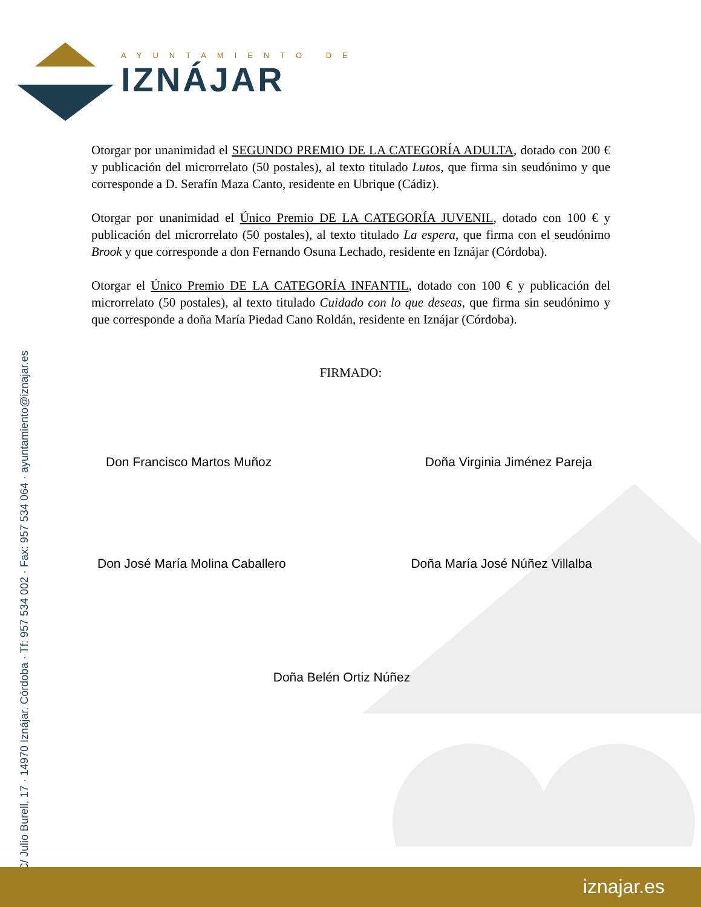AYUNTAMIENTO DE
IZNÁJAR
Otorgar por unanimidad el SEGUNDO PREMIO DE LA CATEGORÍA ADULTA, dotado con 200 € y publicación del microrrelato (50 postales), al texto titulado Lutos, que firma sin seudónimo y que corresponde a D. Serafín Maza Canto, residente en Ubrique (Cádiz).
Otorgar por unanimidad el Único Premio DE LA CATEGORÍA JUVENIL, dotado con 100 € y publicación del microrrelato (50 postales), al texto titulado La espera, que firma con el seudónimo Brook y que corresponde a don Fernando Osuna Lechado, residente en Iznájar (Córdoba).
Otorgar el Único Premio DE LA CATEGORÍA INFANTIL, dotado con 100 € y publicación del microrrelato (50 postales), al texto titulado Cuidado con lo que deseas, que firma sin seudónimo y que corresponde a doña María Piedad Cano Roldán, residente en Iznájar (Córdoba).
FIRMADO:
Don Francisco Martos Muñoz Doña Virginia Jiménez Pareja
Don José María Molina Caballero Doña María José Núñez Villalba
Doña Belén Ortiz Núñez
C/ Julio Burell, 17 · 14970 Iznájar. Córdoba · Tf: 957 534 002 · Fax: 957 534 064 · ayuntamiento@iznajar.es
iznajar.es